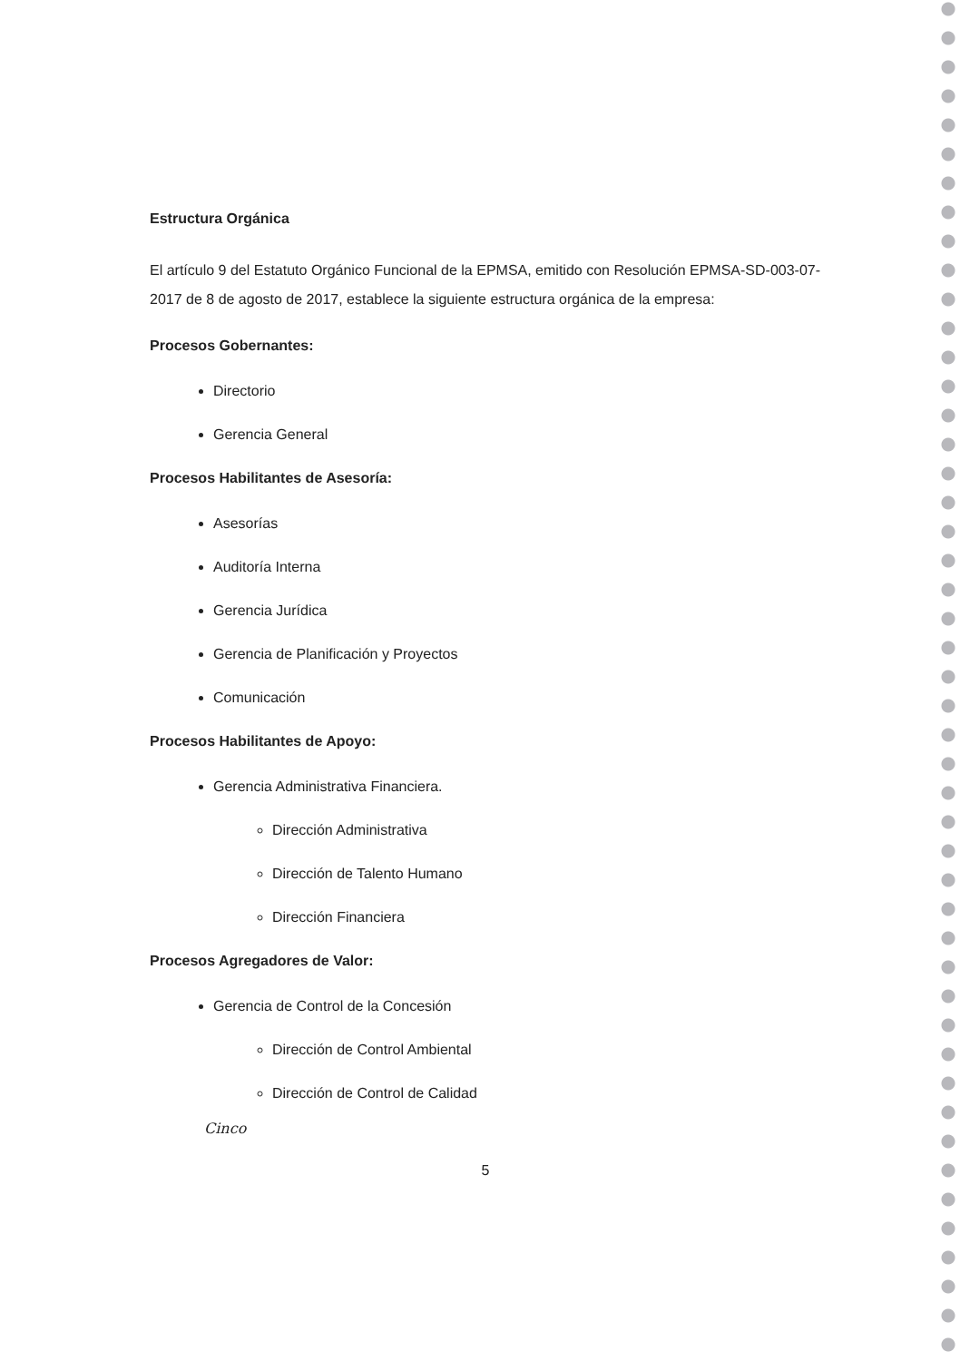Estructura Orgánica
El artículo 9 del Estatuto Orgánico Funcional de la EPMSA, emitido con Resolución EPMSA-SD-003-07-2017 de 8 de agosto de 2017, establece la siguiente estructura orgánica de la empresa:
Procesos Gobernantes:
Directorio
Gerencia General
Procesos Habilitantes de Asesoría:
Asesorías
Auditoría Interna
Gerencia Jurídica
Gerencia de Planificación y Proyectos
Comunicación
Procesos Habilitantes de Apoyo:
Gerencia Administrativa Financiera.
Dirección Administrativa
Dirección de Talento Humano
Dirección Financiera
Procesos Agregadores de Valor:
Gerencia de Control de la Concesión
Dirección de Control Ambiental
Dirección de Control de Calidad
Cinco
5